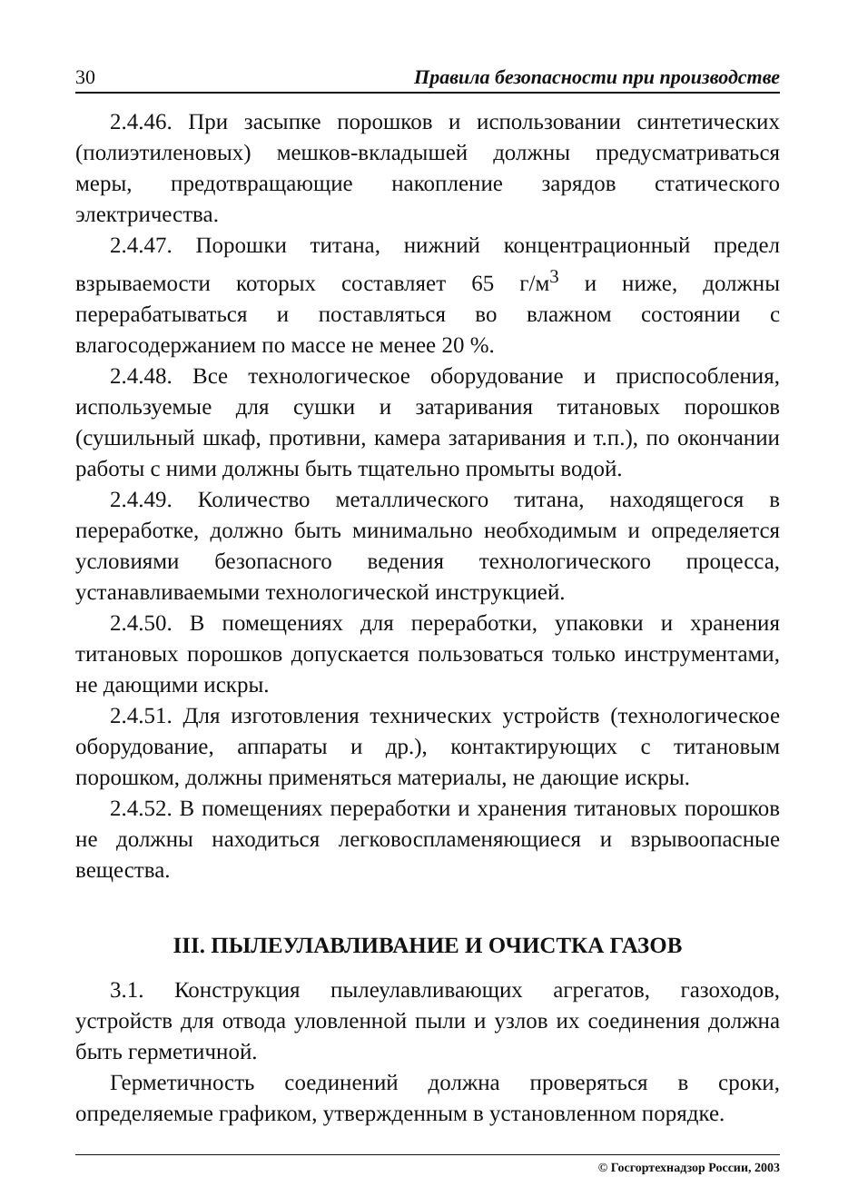30 Правила безопасности при производстве
2.4.46. При засыпке порошков и использовании синтетических (полиэтиленовых) мешков-вкладышей должны предусматриваться меры, предотвращающие накопление зарядов статического электричества.
2.4.47. Порошки титана, нижний концентрационный предел взрываемости которых составляет 65 г/м<sup>3</sup> и ниже, должны перерабатываться и поставляться во влажном состоянии с влагосодержанием по массе не менее 20 %.
2.4.48. Все технологическое оборудование и приспособления, используемые для сушки и затаривания титановых порошков (сушильный шкаф, противни, камера затаривания и т.п.), по окончании работы с ними должны быть тщательно промыты водой.
2.4.49. Количество металлического титана, находящегося в переработке, должно быть минимально необходимым и определяется условиями безопасного ведения технологического процесса, устанавливаемыми технологической инструкцией.
2.4.50. В помещениях для переработки, упаковки и хранения титановых порошков допускается пользоваться только инструментами, не дающими искры.
2.4.51. Для изготовления технических устройств (технологическое оборудование, аппараты и др.), контактирующих с титановым порошком, должны применяться материалы, не дающие искры.
2.4.52. В помещениях переработки и хранения титановых порошков не должны находиться легковоспламеняющиеся и взрывоопасные вещества.
III. ПЫЛЕУЛАВЛИВАНИЕ И ОЧИСТКА ГАЗОВ
3.1. Конструкция пылеулавливающих агрегатов, газоходов, устройств для отвода уловленной пыли и узлов их соединения должна быть герметичной.
Герметичность соединений должна проверяться в сроки, определяемые графиком, утвержденным в установленном порядке.
© Госгортехнадзор России, 2003